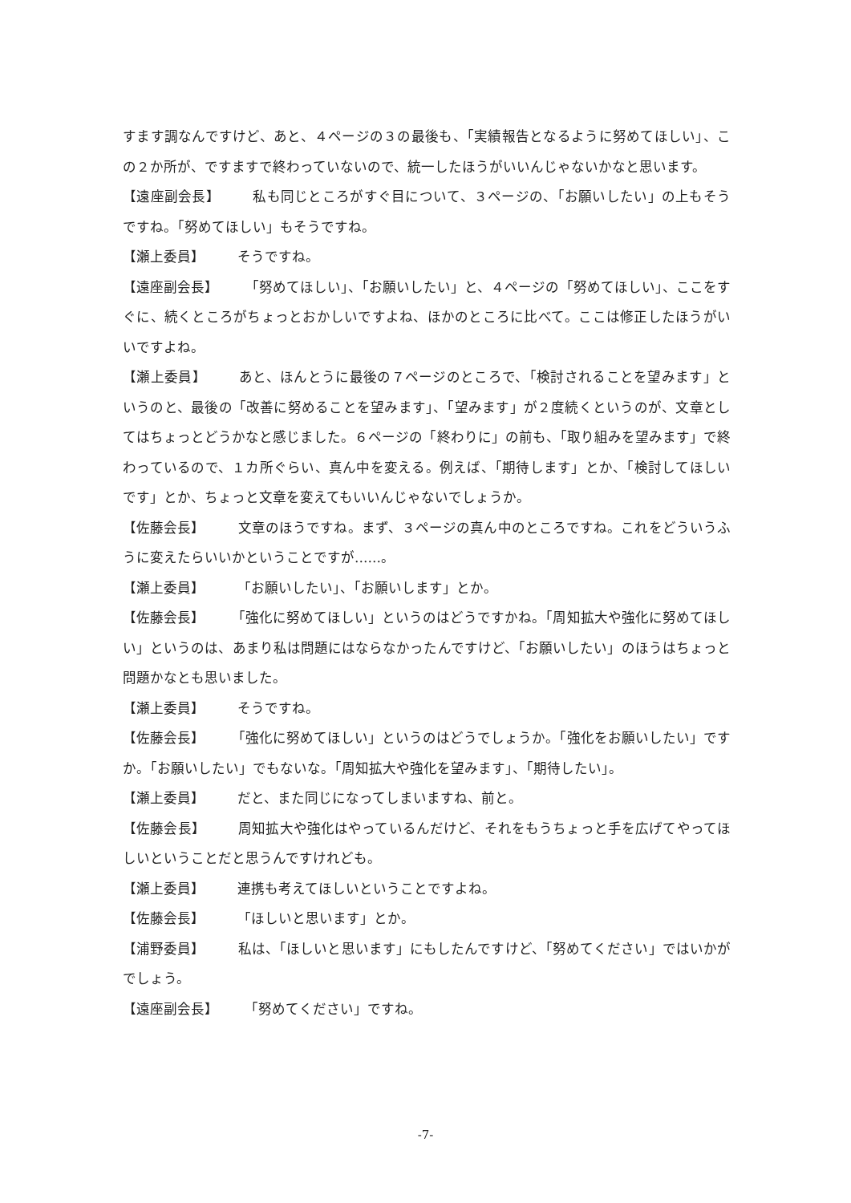すます調なんですけど、あと、４ページの３の最後も、「実績報告となるように努めてほしい」、この２か所が、ですますで終わっていないので、統一したほうがいいんじゃないかなと思います。
【遠座副会長】 私も同じところがすぐ目について、３ページの、「お願いしたい」の上もそうですね。「努めてほしい」もそうですね。
【瀬上委員】 そうですね。
【遠座副会長】 「努めてほしい」、「お願いしたい」と、４ページの「努めてほしい」、ここをすぐに、続くところがちょっとおかしいですよね、ほかのところに比べて。ここは修正したほうがいいですよね。
【瀬上委員】 あと、ほんとうに最後の７ページのところで、「検討されることを望みます」というのと、最後の「改善に努めることを望みます」、「望みます」が２度続くというのが、文章としてはちょっとどうかなと感じました。６ページの「終わりに」の前も、「取り組みを望みます」で終わっているので、１カ所ぐらい、真ん中を変える。例えば、「期待します」とか、「検討してほしいです」とか、ちょっと文章を変えてもいいんじゃないでしょうか。
【佐藤会長】 文章のほうですね。まず、３ページの真ん中のところですね。これをどういうふうに変えたらいいかということですが……。
【瀬上委員】 「お願いしたい」、「お願いします」とか。
【佐藤会長】 「強化に努めてほしい」というのはどうですかね。「周知拡大や強化に努めてほしい」というのは、あまり私は問題にはならなかったんですけど、「お願いしたい」のほうはちょっと問題かなとも思いました。
【瀬上委員】 そうですね。
【佐藤会長】 「強化に努めてほしい」というのはどうでしょうか。「強化をお願いしたい」ですか。「お願いしたい」でもないな。「周知拡大や強化を望みます」、「期待したい」。
【瀬上委員】 だと、また同じになってしまいますね、前と。
【佐藤会長】 周知拡大や強化はやっているんだけど、それをもうちょっと手を広げてやってほしいということだと思うんですけれども。
【瀬上委員】 連携も考えてほしいということですよね。
【佐藤会長】 「ほしいと思います」とか。
【浦野委員】 私は、「ほしいと思います」にもしたんですけど、「努めてください」ではいかがでしょう。
【遠座副会長】 「努めてください」ですね。
-7-